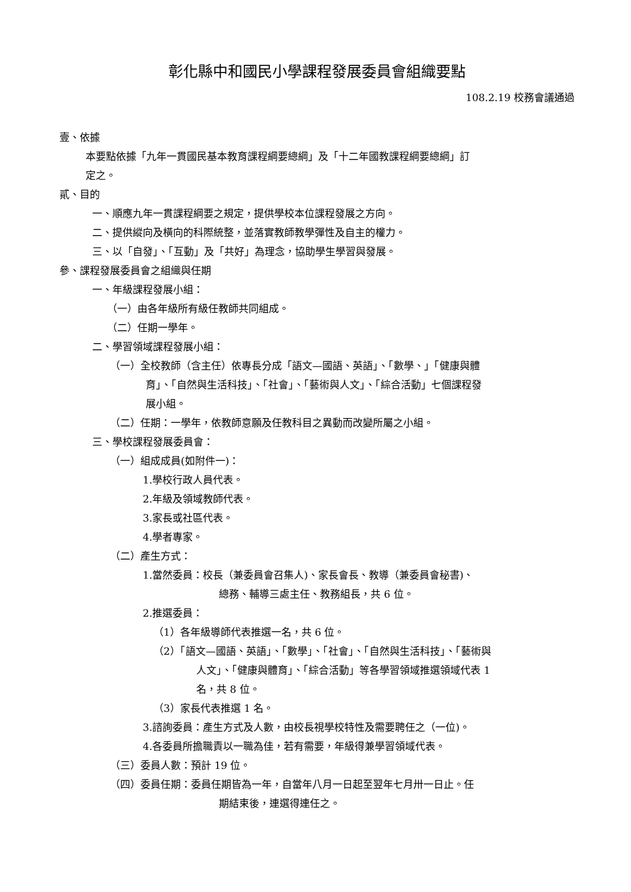彰化縣中和國民小學課程發展委員會組織要點
108.2.19 校務會議通過
壹、依據
本要點依據「九年一貫國民基本教育課程綱要總綱」及「十二年國教課程綱要總綱」訂
定之。
貳、目的
一、順應九年一貫課程綱要之規定，提供學校本位課程發展之方向。
二、提供縱向及橫向的科際統整，並落實教師教學彈性及自主的權力。
三、以「自發」、「互動」及「共好」為理念，協助學生學習與發展。
參、課程發展委員會之組織與任期
一、年級課程發展小組：
（一）由各年級所有級任教師共同組成。
（二）任期一學年。
二、學習領域課程發展小組：
（一）全校教師（含主任）依專長分成「語文—國語、英語」、「數學、」「健康與體
育」、「自然與生活科技」、「社會」、「藝術與人文」、「綜合活動」七個課程發
展小組。
（二）任期：一學年，依教師意願及任教科目之異動而改變所屬之小組。
三、學校課程發展委員會：
（一）組成成員(如附件一)：
1.學校行政人員代表。
2.年級及領域教師代表。
3.家長或社區代表。
4.學者專家。
（二）產生方式：
1.當然委員：校長（兼委員會召集人)、家長會長、教導（兼委員會秘書)、
總務、輔導三處主任、教務組長，共 6 位。
2.推選委員：
（1）各年級導師代表推選一名，共 6 位。
（2）「語文—國語、英語」、「數學」、「社會」、「自然與生活科技」、「藝術與
人文」、「健康與體育」、「綜合活動」等各學習領域推選領域代表 1
名，共 8 位。
（3）家長代表推選 1 名。
3.諮詢委員：產生方式及人數，由校長視學校特性及需要聘任之（一位)。
4.各委員所擔職責以一職為佳，若有需要，年級得兼學習領域代表。
（三）委員人數：預計 19 位。
（四）委員任期：委員任期皆為一年，自當年八月一日起至翌年七月卅一日止。任
期結束後，連選得連任之。